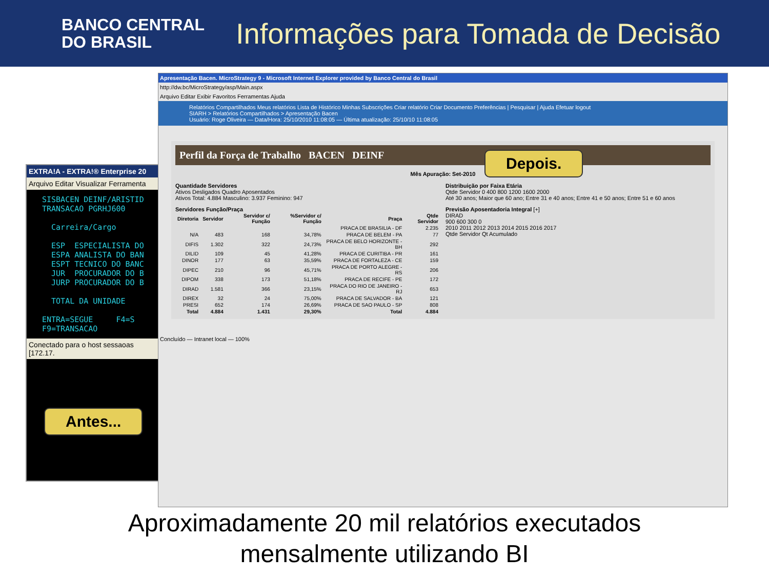BANCO CENTRAL
DO BRASIL
Informações para Tomada de Decisão
EXTRA!A - EXTRA!® Enterprise 20
Arquivo Editar Visualizar Ferramenta
SISBACEN DEINF/ARISTID
TRANSACAO PGRHJ600

  Carreira/Cargo

  ESP  ESPECIALISTA DO
  ESPA ANALISTA DO BAN
  ESPT TECNICO DO BANC
  JUR  PROCURADOR DO B
  JURP PROCURADOR DO B

  TOTAL DA UNIDADE

ENTRA=SEGUE     F4=S
F9=TRANSACAO
Conectado para o host sessaoas [172.17.
Apresentação Bacen. MicroStrategy 9 - Microsoft Internet Explorer provided by Banco Central do Brasil
http://dw.bc/MicroStrategy/asp/Main.aspx
Arquivo Editar Exibir Favoritos Ferramentas Ajuda
Relatórios Compartilhados Meus relatórios Lista de Histórico Minhas Subscrições Criar relatório Criar Documento Preferências | Pesquisar | Ajuda Efetuar logout
SIARH > Relatórios Compartilhados > Apresentação Bacen
Usuário: Roge Oliveira — Data/Hora: 25/10/2010 11:08:05 — Última atualização: 25/10/10 11:08:05
Perfil da Força de Trabalho BACEN DEINF
Mês Apuração: Set-2010
Quantidade Servidores
Ativos Desligados Quadro Aposentados
Ativos Total: 4.884 Masculino: 3.937 Feminino: 947
Distribuição por Faixa Etária
Qtde Servidor 0 400 800 1200 1600 2000
Até 30 anos; Maior que 60 ano; Entre 31 e 40 anos; Entre 41 e 50 anos; Entre 51 e 60 anos
Servidores Função/Praça
| Diretoria | Servidor | Servidor c/ Função | %Servidor c/ Função | Praça | Qtde Servidor |
| --- | --- | --- | --- | --- | --- |
| | | | | PRACA DE BRASILIA - DF | 2.235 |
| N/A | 483 | 168 | 34,78% | PRACA DE BELEM - PA | 77 |
| DIFIS | 1.302 | 322 | 24,73% | PRACA DE BELO HORIZONTE - BH | 292 |
| DILID | 109 | 45 | 41,28% | PRACA DE CURITIBA - PR | 161 |
| DINOR | 177 | 63 | 35,59% | PRACA DE FORTALEZA - CE | 159 |
| DIPEC | 210 | 96 | 45,71% | PRACA DE PORTO ALEGRE - RS | 206 |
| DIPOM | 338 | 173 | 51,18% | PRACA DE RECIFE - PE | 172 |
| DIRAD | 1.581 | 366 | 23,15% | PRACA DO RIO DE JANEIRO - RJ | 653 |
| DIREX | 32 | 24 | 75,00% | PRACA DE SALVADOR - BA | 121 |
| PRESI | 652 | 174 | 26,69% | PRACA DE SAO PAULO - SP | 808 |
| Total | 4.884 | 1.431 | 29,30% | Total | 4.884 |
Previsão Aposentadoria Integral [+]
DIRAD
900 600 300 0
2010 2011 2012 2013 2014 2015 2016 2017
Qtde Servidor Qt Acumulado
Concluído — Intranet local — 100%
Depois.
Antes...
Aproximadamente 20 mil relatórios executados
mensalmente utilizando BI